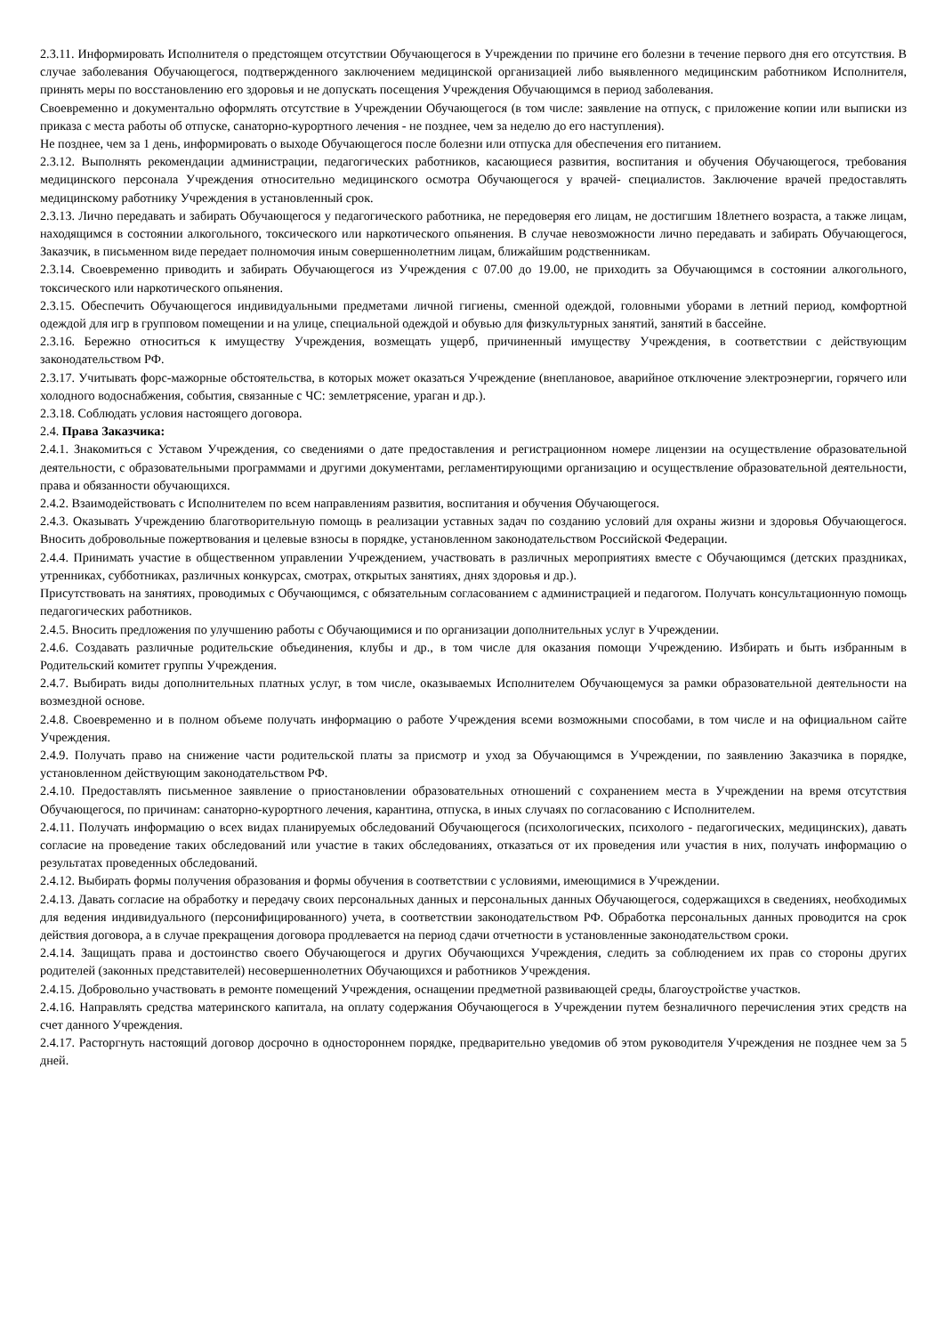2.3.11. Информировать Исполнителя о предстоящем отсутствии Обучающегося в Учреждении по причине его болезни в течение первого дня его отсутствия. В случае заболевания Обучающегося, подтвержденного заключением медицинской организацией либо выявленного медицинским работником Исполнителя, принять меры по восстановлению его здоровья и не допускать посещения Учреждения Обучающимся в период заболевания.
Своевременно и документально оформлять отсутствие в Учреждении Обучающегося (в том числе: заявление на отпуск, с приложение копии или выписки из приказа с места работы об отпуске, санаторно-курортного лечения - не позднее, чем за неделю до его наступления).
Не позднее, чем за 1 день, информировать о выходе Обучающегося после болезни или отпуска для обеспечения его питанием.
2.3.12. Выполнять рекомендации администрации, педагогических работников, касающиеся развития, воспитания и обучения Обучающегося, требования медицинского персонала Учреждения относительно медицинского осмотра Обучающегося у врачей- специалистов. Заключение врачей предоставлять медицинскому работнику Учреждения в установленный срок.
2.3.13. Лично передавать и забирать Обучающегося у педагогического работника, не передоверяя его лицам, не достигшим 18летнего возраста, а также лицам, находящимся в состоянии алкогольного, токсического или наркотического опьянения. В случае невозможности лично передавать и забирать Обучающегося, Заказчик, в письменном виде передает полномочия иным совершеннолетним лицам, ближайшим родственникам.
2.3.14. Своевременно приводить и забирать Обучающегося из Учреждения с 07.00 до 19.00, не приходить за Обучающимся в состоянии алкогольного, токсического или наркотического опьянения.
2.3.15. Обеспечить Обучающегося индивидуальными предметами личной гигиены, сменной одеждой, головными уборами в летний период, комфортной одеждой для игр в групповом помещении и на улице, специальной одеждой и обувью для физкультурных занятий, занятий в бассейне.
2.3.16. Бережно относиться к имуществу Учреждения, возмещать ущерб, причиненный имуществу Учреждения, в соответствии с действующим законодательством РФ.
2.3.17. Учитывать форс-мажорные обстоятельства, в которых может оказаться Учреждение (внеплановое, аварийное отключение электроэнергии, горячего или холодного водоснабжения, события, связанные с ЧС: землетрясение, ураган и др.).
2.3.18. Соблюдать условия настоящего договора.
2.4. Права Заказчика:
2.4.1. Знакомиться с Уставом Учреждения, со сведениями о дате предоставления и регистрационном номере лицензии на осуществление образовательной деятельности, с образовательными программами и другими документами, регламентирующими организацию и осуществление образовательной деятельности, права и обязанности обучающихся.
2.4.2. Взаимодействовать с Исполнителем по всем направлениям развития, воспитания и обучения Обучающегося.
2.4.3. Оказывать Учреждению благотворительную помощь в реализации уставных задач по созданию условий для охраны жизни и здоровья Обучающегося. Вносить добровольные пожертвования и целевые взносы в порядке, установленном законодательством Российской Федерации.
2.4.4. Принимать участие в общественном управлении Учреждением, участвовать в различных мероприятиях вместе с Обучающимся (детских праздниках, утренниках, субботниках, различных конкурсах, смотрах, открытых занятиях, днях здоровья и др.).
Присутствовать на занятиях, проводимых с Обучающимся, с обязательным согласованием с администрацией и педагогом. Получать консультационную помощь педагогических работников.
2.4.5. Вносить предложения по улучшению работы с Обучающимися и по организации дополнительных услуг в Учреждении.
2.4.6. Создавать различные родительские объединения, клубы и др., в том числе для оказания помощи Учреждению. Избирать и быть избранным в Родительский комитет группы Учреждения.
2.4.7. Выбирать виды дополнительных платных услуг, в том числе, оказываемых Исполнителем Обучающемуся за рамки образовательной деятельности на возмездной основе.
2.4.8. Своевременно и в полном объеме получать информацию о работе Учреждения всеми возможными способами, в том числе и на официальном сайте Учреждения.
2.4.9. Получать право на снижение части родительской платы за присмотр и уход за Обучающимся в Учреждении, по заявлению Заказчика в порядке, установленном действующим законодательством РФ.
2.4.10. Предоставлять письменное заявление о приостановлении образовательных отношений с сохранением места в Учреждении на время отсутствия Обучающегося, по причинам: санаторно-курортного лечения, карантина, отпуска, в иных случаях по согласованию с Исполнителем.
2.4.11. Получать информацию о всех видах планируемых обследований Обучающегося (психологических, психолого - педагогических, медицинских), давать согласие на проведение таких обследований или участие в таких обследованиях, отказаться от их проведения или участия в них, получать информацию о результатах проведенных обследований.
2.4.12. Выбирать формы получения образования и формы обучения в соответствии с условиями, имеющимися в Учреждении.
2.4.13. Давать согласие на обработку и передачу своих персональных данных и персональных данных Обучающегося, содержащихся в сведениях, необходимых для ведения индивидуального (персонифицированного) учета, в соответствии законодательством РФ. Обработка персональных данных проводится на срок действия договора, а в случае прекращения договора продлевается на период сдачи отчетности в установленные законодательством сроки.
2.4.14. Защищать права и достоинство своего Обучающегося и других Обучающихся Учреждения, следить за соблюдением их прав со стороны других родителей (законных представителей) несовершеннолетних Обучающихся и работников Учреждения.
2.4.15. Добровольно участвовать в ремонте помещений Учреждения, оснащении предметной развивающей среды, благоустройстве участков.
2.4.16. Направлять средства материнского капитала, на оплату содержания Обучающегося в Учреждении путем безналичного перечисления этих средств на счет данного Учреждения.
2.4.17. Расторгнуть настоящий договор досрочно в одностороннем порядке, предварительно уведомив об этом руководителя Учреждения не позднее чем за 5 дней.